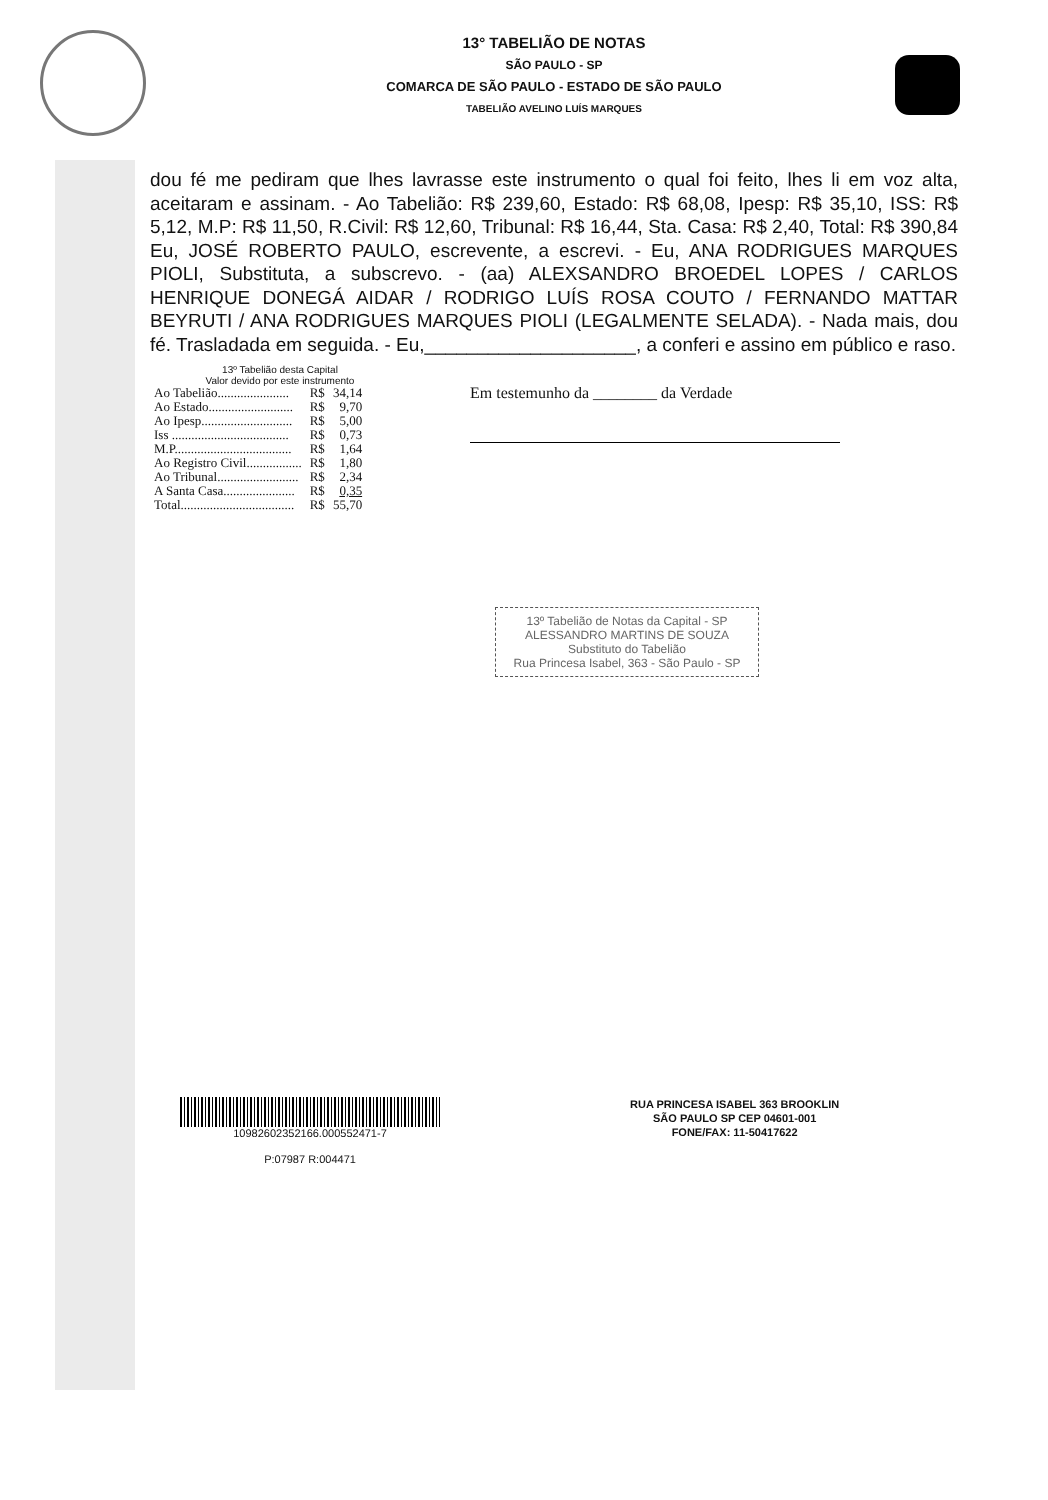13° TABELIÃO DE NOTAS
SÃO PAULO - SP
COMARCA DE SÃO PAULO - ESTADO DE SÃO PAULO
TABELIÃO AVELINO LUÍS MARQUES
dou fé me pediram que lhes lavrasse este instrumento o qual foi feito, lhes li em voz alta, aceitaram e assinam. - Ao Tabelião: R$ 239,60, Estado: R$ 68,08, Ipesp: R$ 35,10, ISS: R$ 5,12, M.P: R$ 11,50, R.Civil: R$ 12,60, Tribunal: R$ 16,44, Sta. Casa: R$ 2,40, Total: R$ 390,84 Eu, JOSÉ ROBERTO PAULO, escrevente, a escrevi. - Eu, ANA RODRIGUES MARQUES PIOLI, Substituta, a subscrevo. - (aa) ALEXSANDRO BROEDEL LOPES / CARLOS HENRIQUE DONEGÁ AIDAR / RODRIGO LUÍS ROSA COUTO / FERNANDO MATTAR BEYRUTI / ANA RODRIGUES MARQUES PIOLI (LEGALMENTE SELADA). - Nada mais, dou fé. Trasladada em seguida. - Eu,____________________, a conferi e assino em público e raso.
13º Tabelião desta Capital
Valor devido por este instrumento
| Ao Tabelião...................... | R$ | 34,14 |
| Ao Estado.......................... | R$ | 9,70 |
| Ao Ipesp............................ | R$ | 5,00 |
| Iss .................................... | R$ | 0,73 |
| M.P.................................... | R$ | 1,64 |
| Ao Registro Civil................. | R$ | 1,80 |
| Ao Tribunal......................... | R$ | 2,34 |
| A Santa Casa...................... | R$ | 0,35 |
| Total................................... | R$ | 55,70 |
Em testemunho da ________ da Verdade
13º Tabelião de Notas da Capital - SP
ALESSANDRO MARTINS DE SOUZA
Substituto do Tabelião
Rua Princesa Isabel, 363 - São Paulo - SP
10982602352166.000552471-7
P:07987 R:004471
RUA PRINCESA ISABEL 363 BROOKLIN
SÃO PAULO SP CEP 04601-001
FONE/FAX: 11-50417622